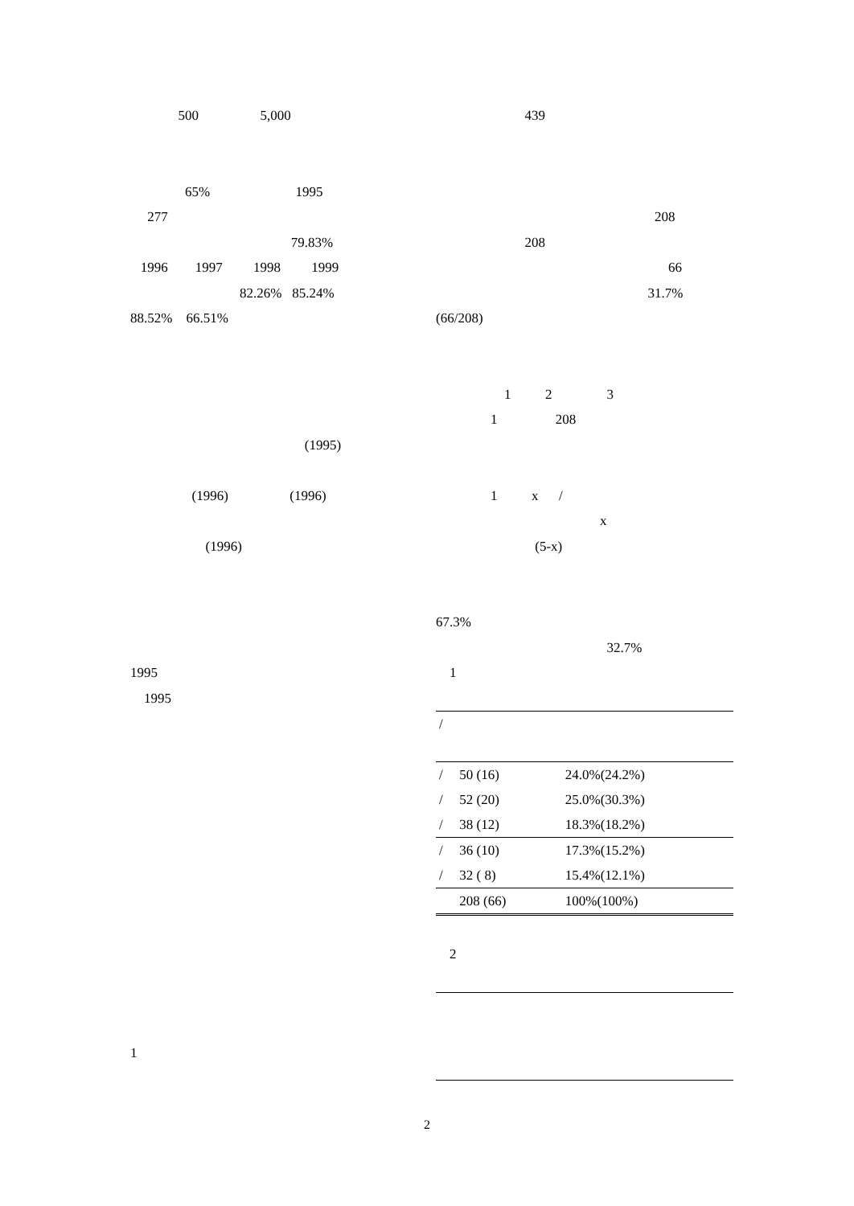500 5,000
65% 1995
277
79.83%
1996 1997 1998 1999
82.26% 85.24%
88.52% 66.51%
(1995)
(1996) (1996)
(1996)
1995
1995
1
439
208
208
66
31.7%
(66/208)
1 2 3
1 208
1 x /
x
(5-x)
67.3%
32.7%
1
| / | | |
| / | 50 (16) | 24.0%(24.2%) |
| / | 52 (20) | 25.0%(30.3%) |
| / | 38 (12) | 18.3%(18.2%) |
| / | 36 (10) | 17.3%(15.2%) |
| / | 32 ( 8) | 15.4%(12.1%) |
| | 208 (66) | 100%(100%) |
2
2